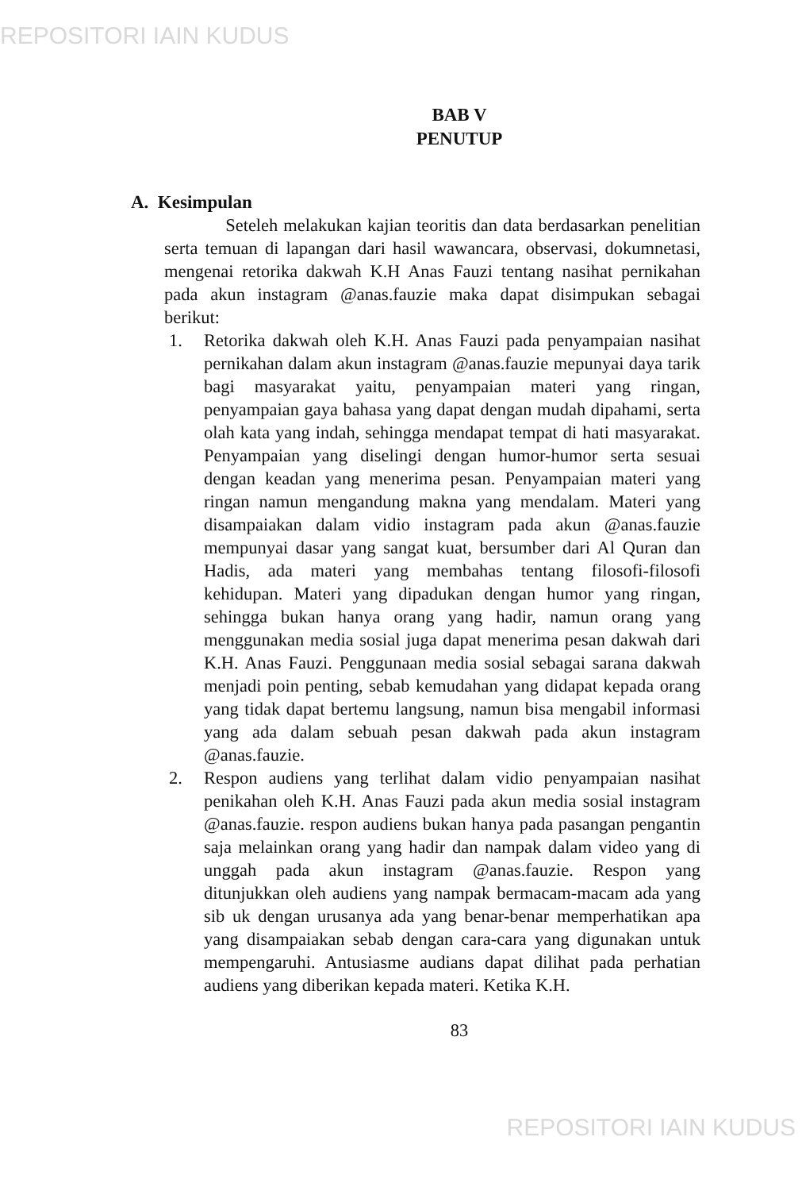REPOSITORI IAIN KUDUS
BAB V
PENUTUP
A. Kesimpulan
Seteleh melakukan kajian teoritis dan data berdasarkan penelitian serta temuan di lapangan dari hasil wawancara, observasi, dokumnetasi, mengenai retorika dakwah K.H Anas Fauzi tentang nasihat pernikahan pada akun instagram @anas.fauzie maka dapat disimpukan sebagai berikut:
1. Retorika dakwah oleh K.H. Anas Fauzi pada penyampaian nasihat pernikahan dalam akun instagram @anas.fauzie mepunyai daya tarik bagi masyarakat yaitu, penyampaian materi yang ringan, penyampaian gaya bahasa yang dapat dengan mudah dipahami, serta olah kata yang indah, sehingga mendapat tempat di hati masyarakat. Penyampaian yang diselingi dengan humor-humor serta sesuai dengan keadan yang menerima pesan. Penyampaian materi yang ringan namun mengandung makna yang mendalam. Materi yang disampaiakan dalam vidio instagram pada akun @anas.fauzie mempunyai dasar yang sangat kuat, bersumber dari Al Quran dan Hadis, ada materi yang membahas tentang filosofi-filosofi kehidupan. Materi yang dipadukan dengan humor yang ringan, sehingga bukan hanya orang yang hadir, namun orang yang menggunakan media sosial juga dapat menerima pesan dakwah dari K.H. Anas Fauzi. Penggunaan media sosial sebagai sarana dakwah menjadi poin penting, sebab kemudahan yang didapat kepada orang yang tidak dapat bertemu langsung, namun bisa mengabil informasi yang ada dalam sebuah pesan dakwah pada akun instagram @anas.fauzie.
2. Respon audiens yang terlihat dalam vidio penyampaian nasihat penikahan oleh K.H. Anas Fauzi pada akun media sosial instagram @anas.fauzie. respon audiens bukan hanya pada pasangan pengantin saja melainkan orang yang hadir dan nampak dalam video yang di unggah pada akun instagram @anas.fauzie. Respon yang ditunjukkan oleh audiens yang nampak bermacam-macam ada yang sib uk dengan urusanya ada yang benar-benar memperhatikan apa yang disampaiakan sebab dengan cara-cara yang digunakan untuk mempengaruhi. Antusiasme audians dapat dilihat pada perhatian audiens yang diberikan kepada materi. Ketika K.H.
83
REPOSITORI IAIN KUDUS